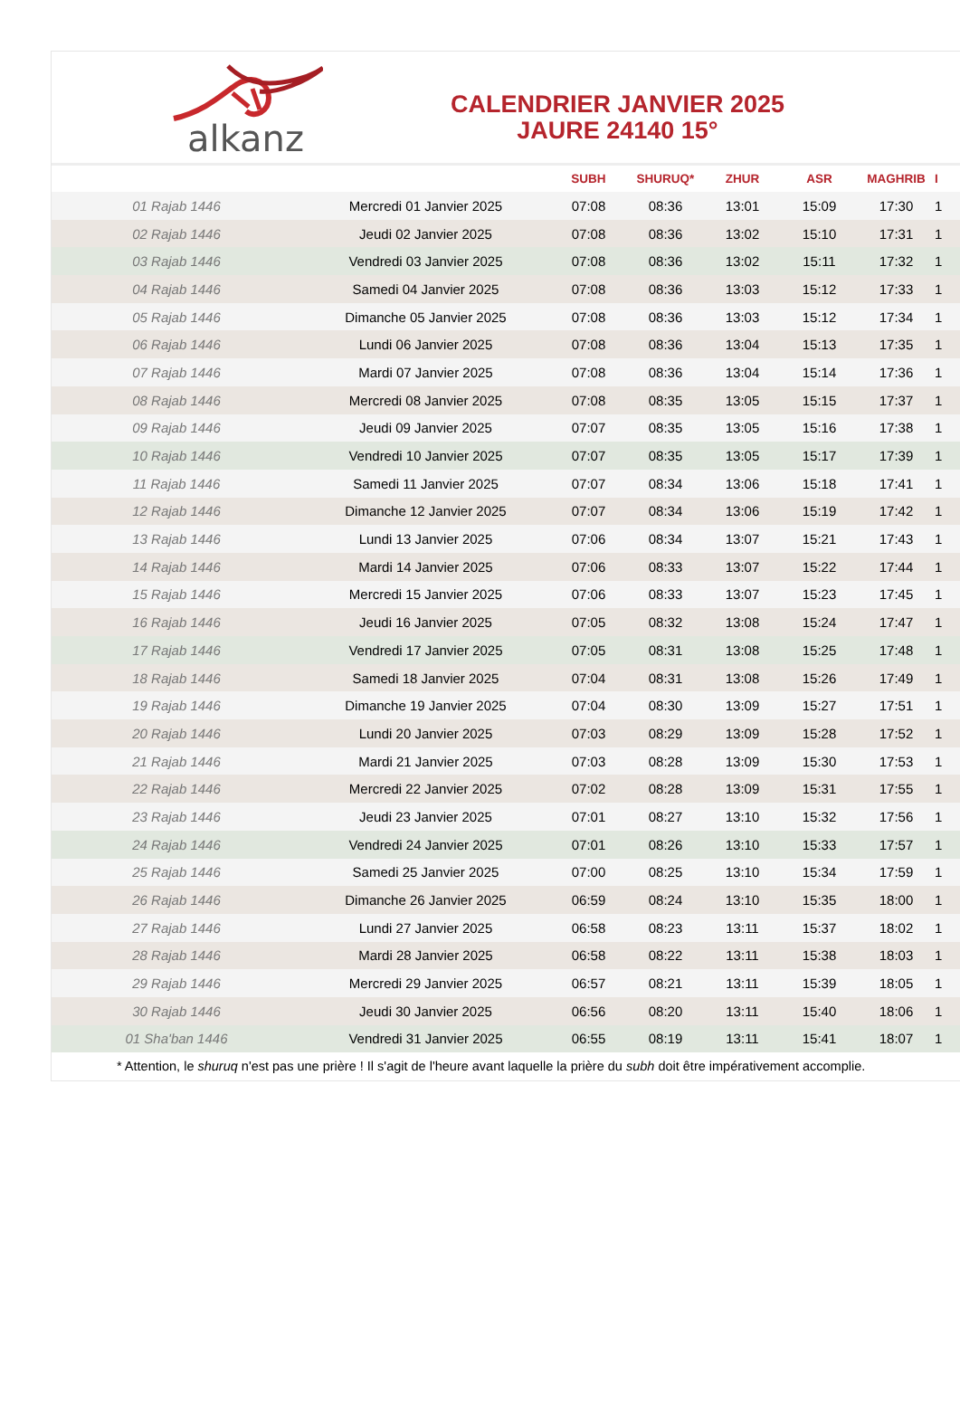alkanz
CALENDRIER JANVIER 2025
JAURE 24140 15°
| | | SUBH | SHURUQ* | ZHUR | ASR | MAGHRIB | I |
| --- | --- | --- | --- | --- | --- | --- | --- |
| 01 Rajab 1446 | Mercredi 01 Janvier 2025 | 07:08 | 08:36 | 13:01 | 15:09 | 17:30 | 1 |
| 02 Rajab 1446 | Jeudi 02 Janvier 2025 | 07:08 | 08:36 | 13:02 | 15:10 | 17:31 | 1 |
| 03 Rajab 1446 | Vendredi 03 Janvier 2025 | 07:08 | 08:36 | 13:02 | 15:11 | 17:32 | 1 |
| 04 Rajab 1446 | Samedi 04 Janvier 2025 | 07:08 | 08:36 | 13:03 | 15:12 | 17:33 | 1 |
| 05 Rajab 1446 | Dimanche 05 Janvier 2025 | 07:08 | 08:36 | 13:03 | 15:12 | 17:34 | 1 |
| 06 Rajab 1446 | Lundi 06 Janvier 2025 | 07:08 | 08:36 | 13:04 | 15:13 | 17:35 | 1 |
| 07 Rajab 1446 | Mardi 07 Janvier 2025 | 07:08 | 08:36 | 13:04 | 15:14 | 17:36 | 1 |
| 08 Rajab 1446 | Mercredi 08 Janvier 2025 | 07:08 | 08:35 | 13:05 | 15:15 | 17:37 | 1 |
| 09 Rajab 1446 | Jeudi 09 Janvier 2025 | 07:07 | 08:35 | 13:05 | 15:16 | 17:38 | 1 |
| 10 Rajab 1446 | Vendredi 10 Janvier 2025 | 07:07 | 08:35 | 13:05 | 15:17 | 17:39 | 1 |
| 11 Rajab 1446 | Samedi 11 Janvier 2025 | 07:07 | 08:34 | 13:06 | 15:18 | 17:41 | 1 |
| 12 Rajab 1446 | Dimanche 12 Janvier 2025 | 07:07 | 08:34 | 13:06 | 15:19 | 17:42 | 1 |
| 13 Rajab 1446 | Lundi 13 Janvier 2025 | 07:06 | 08:34 | 13:07 | 15:21 | 17:43 | 1 |
| 14 Rajab 1446 | Mardi 14 Janvier 2025 | 07:06 | 08:33 | 13:07 | 15:22 | 17:44 | 1 |
| 15 Rajab 1446 | Mercredi 15 Janvier 2025 | 07:06 | 08:33 | 13:07 | 15:23 | 17:45 | 1 |
| 16 Rajab 1446 | Jeudi 16 Janvier 2025 | 07:05 | 08:32 | 13:08 | 15:24 | 17:47 | 1 |
| 17 Rajab 1446 | Vendredi 17 Janvier 2025 | 07:05 | 08:31 | 13:08 | 15:25 | 17:48 | 1 |
| 18 Rajab 1446 | Samedi 18 Janvier 2025 | 07:04 | 08:31 | 13:08 | 15:26 | 17:49 | 1 |
| 19 Rajab 1446 | Dimanche 19 Janvier 2025 | 07:04 | 08:30 | 13:09 | 15:27 | 17:51 | 1 |
| 20 Rajab 1446 | Lundi 20 Janvier 2025 | 07:03 | 08:29 | 13:09 | 15:28 | 17:52 | 1 |
| 21 Rajab 1446 | Mardi 21 Janvier 2025 | 07:03 | 08:28 | 13:09 | 15:30 | 17:53 | 1 |
| 22 Rajab 1446 | Mercredi 22 Janvier 2025 | 07:02 | 08:28 | 13:09 | 15:31 | 17:55 | 1 |
| 23 Rajab 1446 | Jeudi 23 Janvier 2025 | 07:01 | 08:27 | 13:10 | 15:32 | 17:56 | 1 |
| 24 Rajab 1446 | Vendredi 24 Janvier 2025 | 07:01 | 08:26 | 13:10 | 15:33 | 17:57 | 1 |
| 25 Rajab 1446 | Samedi 25 Janvier 2025 | 07:00 | 08:25 | 13:10 | 15:34 | 17:59 | 1 |
| 26 Rajab 1446 | Dimanche 26 Janvier 2025 | 06:59 | 08:24 | 13:10 | 15:35 | 18:00 | 1 |
| 27 Rajab 1446 | Lundi 27 Janvier 2025 | 06:58 | 08:23 | 13:11 | 15:37 | 18:02 | 1 |
| 28 Rajab 1446 | Mardi 28 Janvier 2025 | 06:58 | 08:22 | 13:11 | 15:38 | 18:03 | 1 |
| 29 Rajab 1446 | Mercredi 29 Janvier 2025 | 06:57 | 08:21 | 13:11 | 15:39 | 18:05 | 1 |
| 30 Rajab 1446 | Jeudi 30 Janvier 2025 | 06:56 | 08:20 | 13:11 | 15:40 | 18:06 | 1 |
| 01 Sha'ban 1446 | Vendredi 31 Janvier 2025 | 06:55 | 08:19 | 13:11 | 15:41 | 18:07 | 1 |
| * Attention, le shuruq n'est pas une prière ! Il s'agit de l'heure avant laquelle la prière du subh doit être impérativement accomplie. | | | | | | | |